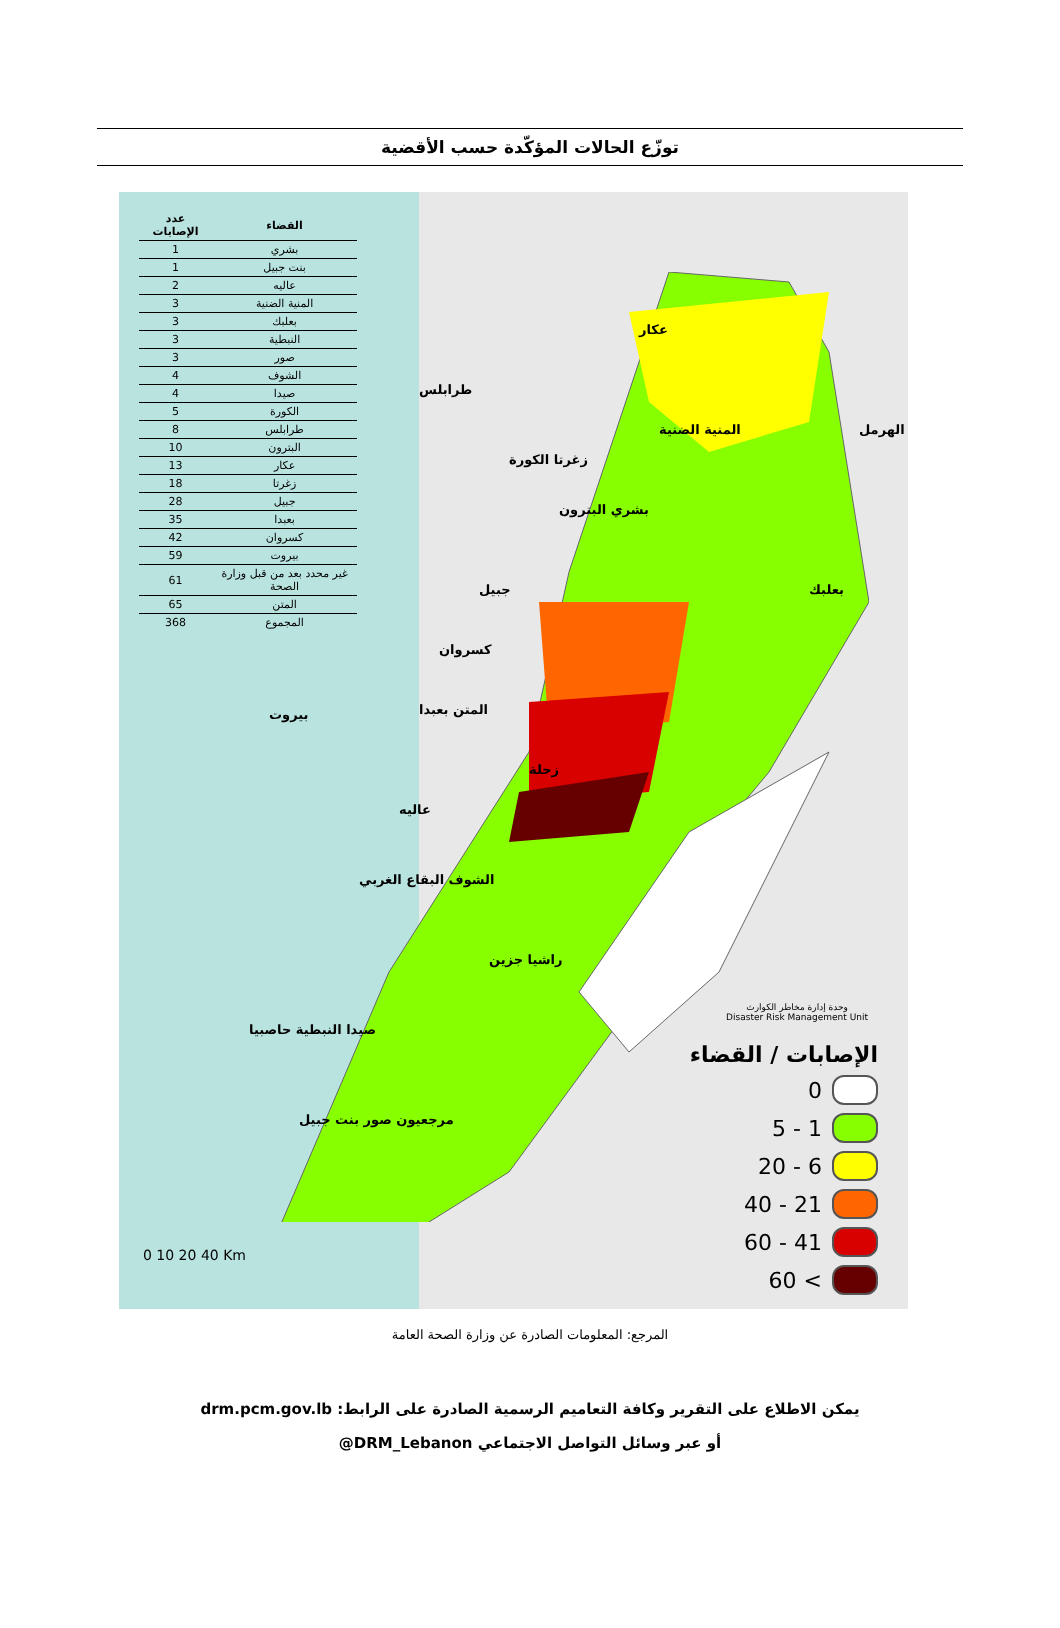توزّع الحالات المؤكّدة حسب الأقضية
| القضاء | عدد الإصابات |
| --- | --- |
| بشري | 1 |
| بنت جبيل | 1 |
| عاليه | 2 |
| المنية الضنية | 3 |
| بعلبك | 3 |
| النبطية | 3 |
| صور | 3 |
| الشوف | 4 |
| صيدا | 4 |
| الكورة | 5 |
| طرابلس | 8 |
| البترون | 10 |
| عكار | 13 |
| زغرتا | 18 |
| جبيل | 28 |
| بعبدا | 35 |
| كسروان | 42 |
| بيروت | 59 |
| غير محدد بعد من قبل وزارة الصحة | 61 |
| المتن | 65 |
| المجموع | 368 |
عكار
طرابلس
الهرمل المنية الضنية
زغرتا الكورة
بشري البترون
جبيل بعلبك
كسروان
بيروت المتن بعبدا
زحلة
عاليه
الشوف البقاع الغربي
راشيا جزين
صيدا النبطية حاصبيا
مرجعيون صور بنت جبيل
0 10 20 40 Km
وحدة إدارة مخاطر الكوارث
Disaster Risk Management Unit
الإصابات / القضاء
0
1 - 5
6 - 20
21 - 40
41 - 60
> 60
المرجع: المعلومات الصادرة عن وزارة الصحة العامة
يمكن الاطلاع على التقرير وكافة التعاميم الرسمية الصادرة على الرابط: drm.pcm.gov.lb
أو عبر وسائل التواصل الاجتماعي DRM_Lebanon@